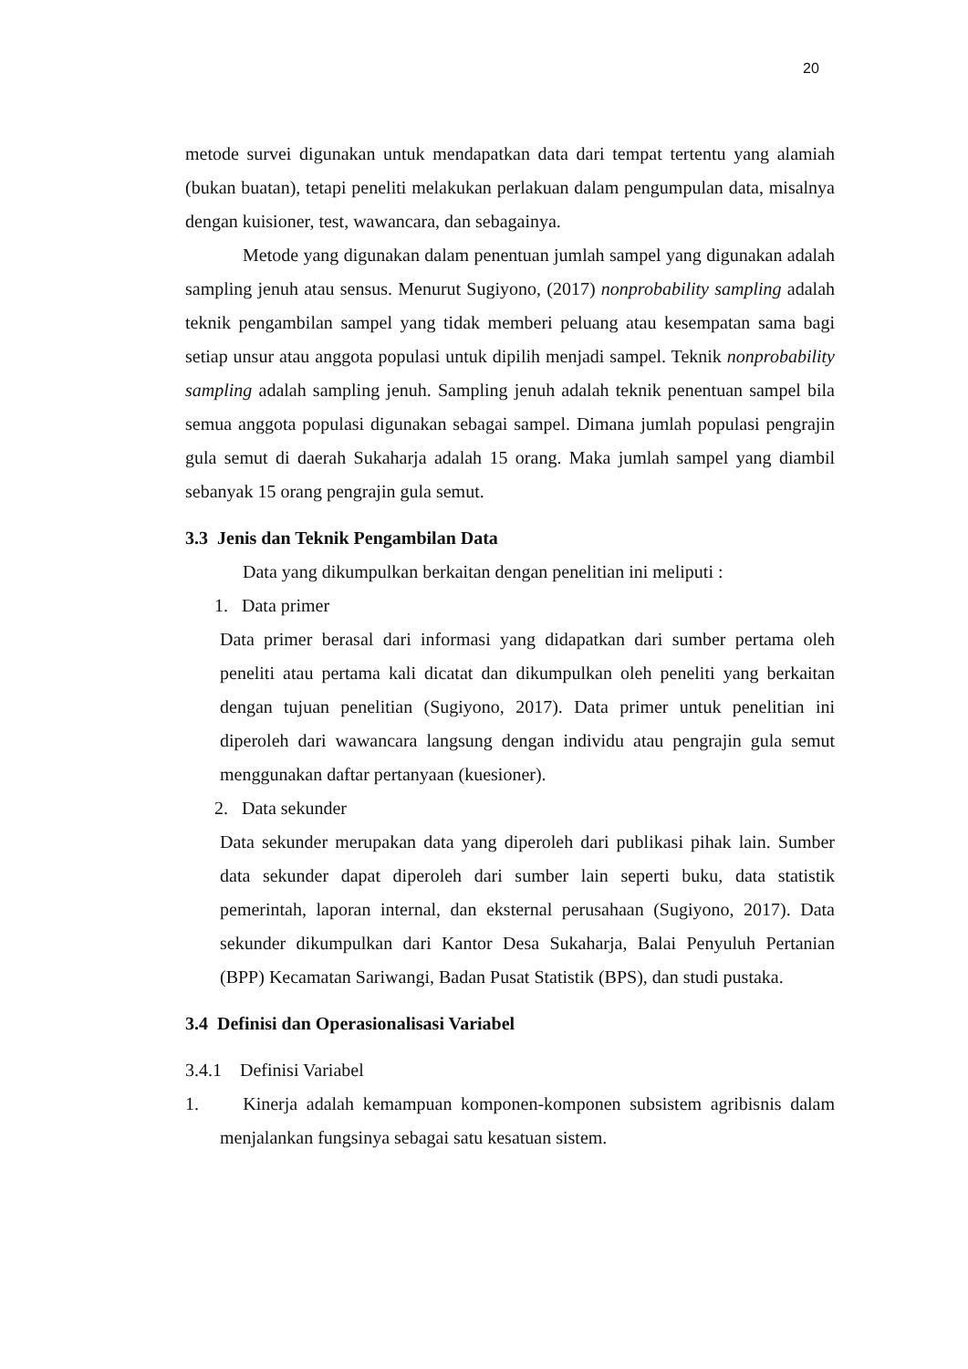20
metode survei digunakan untuk mendapatkan data dari tempat tertentu yang alamiah (bukan buatan), tetapi peneliti melakukan perlakuan dalam pengumpulan data, misalnya dengan kuisioner, test, wawancara, dan sebagainya.
Metode yang digunakan dalam penentuan jumlah sampel yang digunakan adalah sampling jenuh atau sensus. Menurut Sugiyono, (2017) nonprobability sampling adalah teknik pengambilan sampel yang tidak memberi peluang atau kesempatan sama bagi setiap unsur atau anggota populasi untuk dipilih menjadi sampel. Teknik nonprobability sampling adalah sampling jenuh. Sampling jenuh adalah teknik penentuan sampel bila semua anggota populasi digunakan sebagai sampel. Dimana jumlah populasi pengrajin gula semut di daerah Sukaharja adalah 15 orang. Maka jumlah sampel yang diambil sebanyak 15 orang pengrajin gula semut.
3.3 Jenis dan Teknik Pengambilan Data
Data yang dikumpulkan berkaitan dengan penelitian ini meliputi :
1. Data primer
Data primer berasal dari informasi yang didapatkan dari sumber pertama oleh peneliti atau pertama kali dicatat dan dikumpulkan oleh peneliti yang berkaitan dengan tujuan penelitian (Sugiyono, 2017). Data primer untuk penelitian ini diperoleh dari wawancara langsung dengan individu atau pengrajin gula semut menggunakan daftar pertanyaan (kuesioner).
2. Data sekunder
Data sekunder merupakan data yang diperoleh dari publikasi pihak lain. Sumber data sekunder dapat diperoleh dari sumber lain seperti buku, data statistik pemerintah, laporan internal, dan eksternal perusahaan (Sugiyono, 2017). Data sekunder dikumpulkan dari Kantor Desa Sukaharja, Balai Penyuluh Pertanian (BPP) Kecamatan Sariwangi, Badan Pusat Statistik (BPS), dan studi pustaka.
3.4 Definisi dan Operasionalisasi Variabel
3.4.1 Definisi Variabel
1. Kinerja adalah kemampuan komponen-komponen subsistem agribisnis dalam menjalankan fungsinya sebagai satu kesatuan sistem.